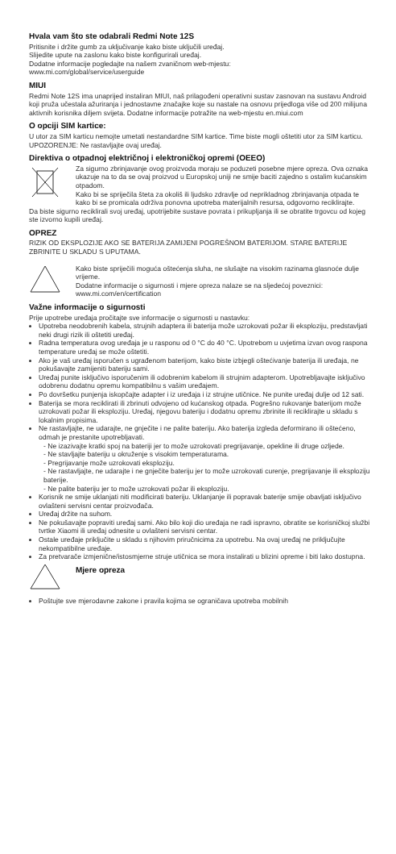Hvala vam što ste odabrali Redmi Note 12S
Pritisnite i držite gumb za uključivanje kako biste uključili uređaj.
Slijedite upute na zaslonu kako biste konfigurirali uređaj.
Dodatne informacije pogledajte na našem zvaničnom web-mjestu:
www.mi.com/global/service/userguide
MIUI
Redmi Note 12S ima unaprijed instaliran MIUI, naš prilagođeni operativni sustav zasnovan na sustavu Android koji pruža učestala ažuriranja i jednostavne značajke koje su nastale na osnovu prijedloga više od 200 milijuna aktivnih korisnika diljem svijeta. Dodatne informacije potražite na web-mjestu en.miui.com
O opciji SIM kartice:
U utor za SIM karticu nemojte umetati nestandardne SIM kartice. Time biste mogli oštetiti utor za SIM karticu.
UPOZORENJE: Ne rastavljajte ovaj uređaj.
Direktiva o otpadnoj električnoj i elektroničkoj opremi (OEEO)
Za sigurno zbrinjavanje ovog proizvoda moraju se poduzeti posebne mjere opreza. Ova oznaka ukazuje na to da se ovaj proizvod u Europskoj uniji ne smije baciti zajedno s ostalim kućanskim otpadom.
Kako bi se spriječila šteta za okoliš ili ljudsko zdravlje od nepriklad­nog zbrinjavanja otpada te kako bi se promicala održiva ponovna upotreba materijalnih resursa, odgovorno reciklirajte.
Da biste sigurno reciklirali svoj uređaj, upotrijebite sustave povrata i prikupljanja ili se obratite trgovcu od kojeg ste izvorno kupili uređaj.
OPREZ
RIZIK OD EKSPLOZIJE AKO SE BATERIJA ZAMIJENI POGREŠNOM BATERIJOM. STARE BATERIJE ZBRINITE U SKLADU S UPUTAMA.
Kako biste spriječili moguća oštećenja sluha, ne slušajte na visokim razinama glasnoće dulje vrijeme.
Dodatne informacije o sigurnosti i mjere opreza nalaze se na sljedećoj poveznici: www.mi.com/en/certification
Važne informacije o sigurnosti
Prije upotrebe uređaja pročitajte sve informacije o sigurnosti u nastavku:
Upotreba neodobrenih kabela, strujnih adaptera ili baterija može uzrokovati požar ili eksploziju, predstavljati neki drugi rizik ili oštetiti uređaj.
Radna temperatura ovog uređaja je u rasponu od 0 °C do 40 °C. Upotrebom u uvjetima izvan ovog raspona temperature uređaj se može oštetiti.
Ako je vaš uređaj isporučen s ugrađenom baterijom, kako biste izbjegli oštećivanje baterija ili uređaja, ne pokušavajte zamijeniti bateriju sami.
Uređaj punite isključivo isporučenim ili odobrenim kabelom ili strujnim adapterom. Upotrebljavajte isključivo odobrenu dodatnu opremu kompatibilnu s vašim uređajem.
Po dovršetku punjenja iskopčajte adapter i iz uređaja i iz strujne utičnice. Ne punite uređaj dulje od 12 sati.
Baterija se mora reciklirati ili zbrinuti odvojeno od kućanskog otpada. Pogrešno rukovanje baterijom može uzrokovati požar ili eksploziju. Uređaj, njegovu bateriju i dodatnu opremu zbrinite ili reciklirajte u skladu s lokalnim propisima.
Ne rastavljajte, ne udarajte, ne gnječite i ne palite bateriju. Ako baterija izgleda deformirano ili oštećeno, odmah je prestanite upotrebljavati.
- Ne izazivajte kratki spoj na bateriji jer to može uzrokovati pregrijavanje, opekline ili druge ozljede.
- Ne stavljajte bateriju u okruženje s visokim temperaturama.
- Pregrijavanje može uzrokovati eksploziju.
- Ne rastavljajte, ne udarajte i ne gnječite bateriju jer to može uzrokovati curenje, pregrijavanje ili eksploziju baterije.
- Ne palite bateriju jer to može uzrokovati požar ili eksploziju.
Korisnik ne smije uklanjati niti modificirati bateriju. Uklanjanje ili popravak baterije smije obavljati isključivo ovlašteni servisni centar proizvođača.
Uređaj držite na suhom.
Ne pokušavajte popraviti uređaj sami. Ako bilo koji dio uređaja ne radi ispravno, obratite se korisničkoj službi tvrtke Xiaomi ili uređaj odnesite u ovlašteni servisni centar.
Ostale uređaje priključite u skladu s njihovim priručnicima za upotrebu. Na ovaj uređaj ne priključujte nekompatibilne uređaje.
Za pretvarače izmjenične/istosmjerne struje utičnica se mora instalirati u blizini opreme i biti lako dostupna.
Mjere opreza
Poštujte sve mjerodavne zakone i pravila kojima se ograničava upotreba mobilnih